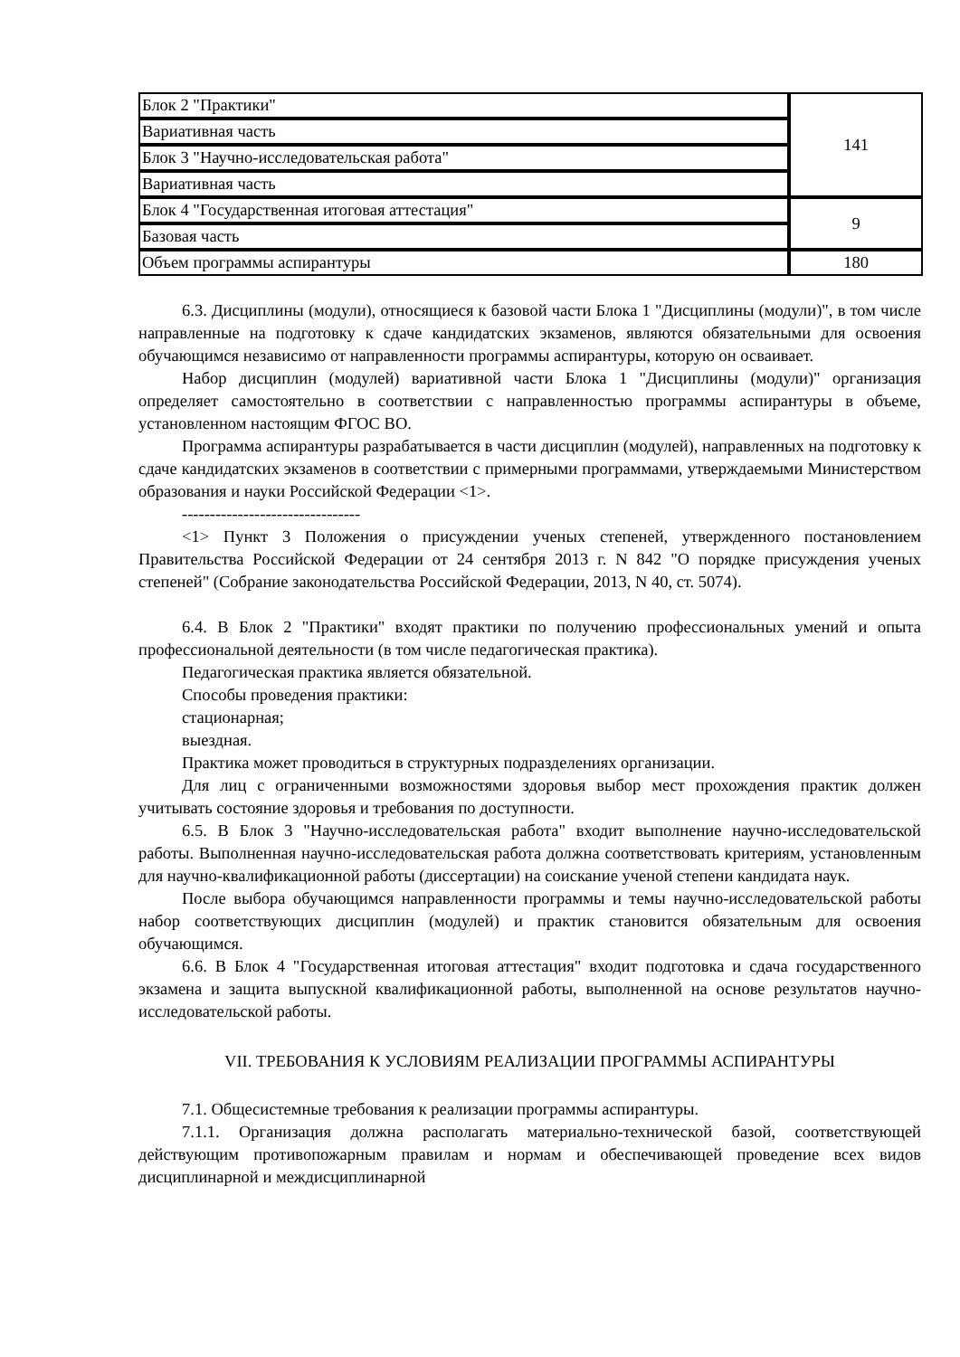| Блок 2 "Практики" | 141 |
| Вариативная часть | |
| Блок 3 "Научно-исследовательская работа" | |
| Вариативная часть | |
| Блок 4 "Государственная итоговая аттестация" | 9 |
| Базовая часть | |
| Объем программы аспирантуры | 180 |
6.3. Дисциплины (модули), относящиеся к базовой части Блока 1 "Дисциплины (модули)", в том числе направленные на подготовку к сдаче кандидатских экзаменов, являются обязательными для освоения обучающимся независимо от направленности программы аспирантуры, которую он осваивает.
Набор дисциплин (модулей) вариативной части Блока 1 "Дисциплины (модули)" организация определяет самостоятельно в соответствии с направленностью программы аспирантуры в объеме, установленном настоящим ФГОС ВО.
Программа аспирантуры разрабатывается в части дисциплин (модулей), направленных на подготовку к сдаче кандидатских экзаменов в соответствии с примерными программами, утверждаемыми Министерством образования и науки Российской Федерации <1>.
--------------------------------
<1> Пункт 3 Положения о присуждении ученых степеней, утвержденного постановлением Правительства Российской Федерации от 24 сентября 2013 г. N 842 "О порядке присуждения ученых степеней" (Собрание законодательства Российской Федерации, 2013, N 40, ст. 5074).
6.4. В Блок 2 "Практики" входят практики по получению профессиональных умений и опыта профессиональной деятельности (в том числе педагогическая практика).
Педагогическая практика является обязательной.
Способы проведения практики:
стационарная;
выездная.
Практика может проводиться в структурных подразделениях организации.
Для лиц с ограниченными возможностями здоровья выбор мест прохождения практик должен учитывать состояние здоровья и требования по доступности.
6.5. В Блок 3 "Научно-исследовательская работа" входит выполнение научно-исследовательской работы. Выполненная научно-исследовательская работа должна соответствовать критериям, установленным для научно-квалификационной работы (диссертации) на соискание ученой степени кандидата наук.
После выбора обучающимся направленности программы и темы научно-исследовательской работы набор соответствующих дисциплин (модулей) и практик становится обязательным для освоения обучающимся.
6.6. В Блок 4 "Государственная итоговая аттестация" входит подготовка и сдача государственного экзамена и защита выпускной квалификационной работы, выполненной на основе результатов научно-исследовательской работы.
VII. ТРЕБОВАНИЯ К УСЛОВИЯМ РЕАЛИЗАЦИИ ПРОГРАММЫ АСПИРАНТУРЫ
7.1. Общесистемные требования к реализации программы аспирантуры.
7.1.1. Организация должна располагать материально-технической базой, соответствующей действующим противопожарным правилам и нормам и обеспечивающей проведение всех видов дисциплинарной и междисциплинарной